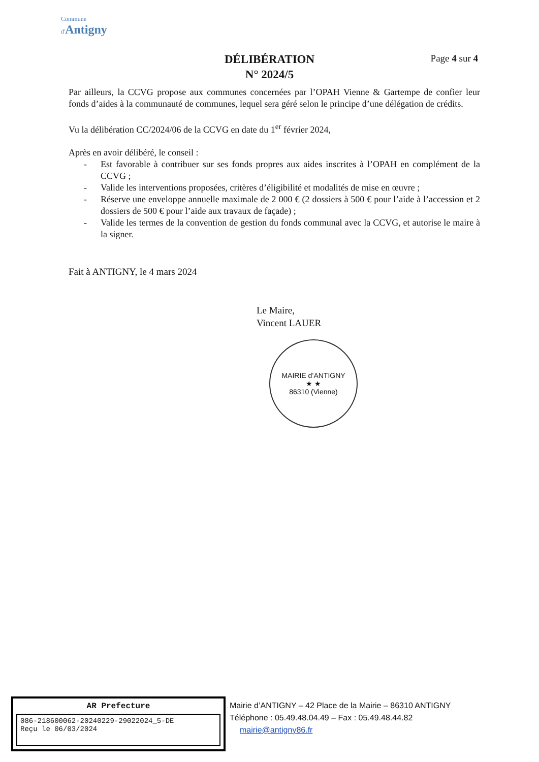Commune
d'Antigny
DÉLIBÉRATION
N° 2024/5
Page 4 sur 4
Par ailleurs, la CCVG propose aux communes concernées par l’OPAH Vienne & Gartempe de confier leur fonds d’aides à la communauté de communes, lequel sera géré selon le principe d’une délégation de crédits.
Vu la délibération CC/2024/06 de la CCVG en date du 1<sup>er</sup> février 2024,
Après en avoir délibéré, le conseil :
- Est favorable à contribuer sur ses fonds propres aux aides inscrites à l’OPAH en complément de la CCVG ;
- Valide les interventions proposées, critères d’éligibilité et modalités de mise en œuvre ;
- Réserve une enveloppe annuelle maximale de 2 000 € (2 dossiers à 500 € pour l’aide à l’accession et 2 dossiers de 500 € pour l’aide aux travaux de façade) ;
- Valide les termes de la convention de gestion du fonds communal avec la CCVG, et autorise le maire à la signer.
Fait à ANTIGNY, le 4 mars 2024
Le Maire,
Vincent LAUER
MAIRIE d’ANTIGNY
★ ★
86310 (Vienne)
AR Prefecture
086-218600062-20240229-29022024_5-DE
Reçu le 06/03/2024
Mairie d’ANTIGNY – 42 Place de la Mairie – 86310 ANTIGNY
Téléphone : 05.49.48.04.49 – Fax : 05.49.48.44.82
mairie@antigny86.fr